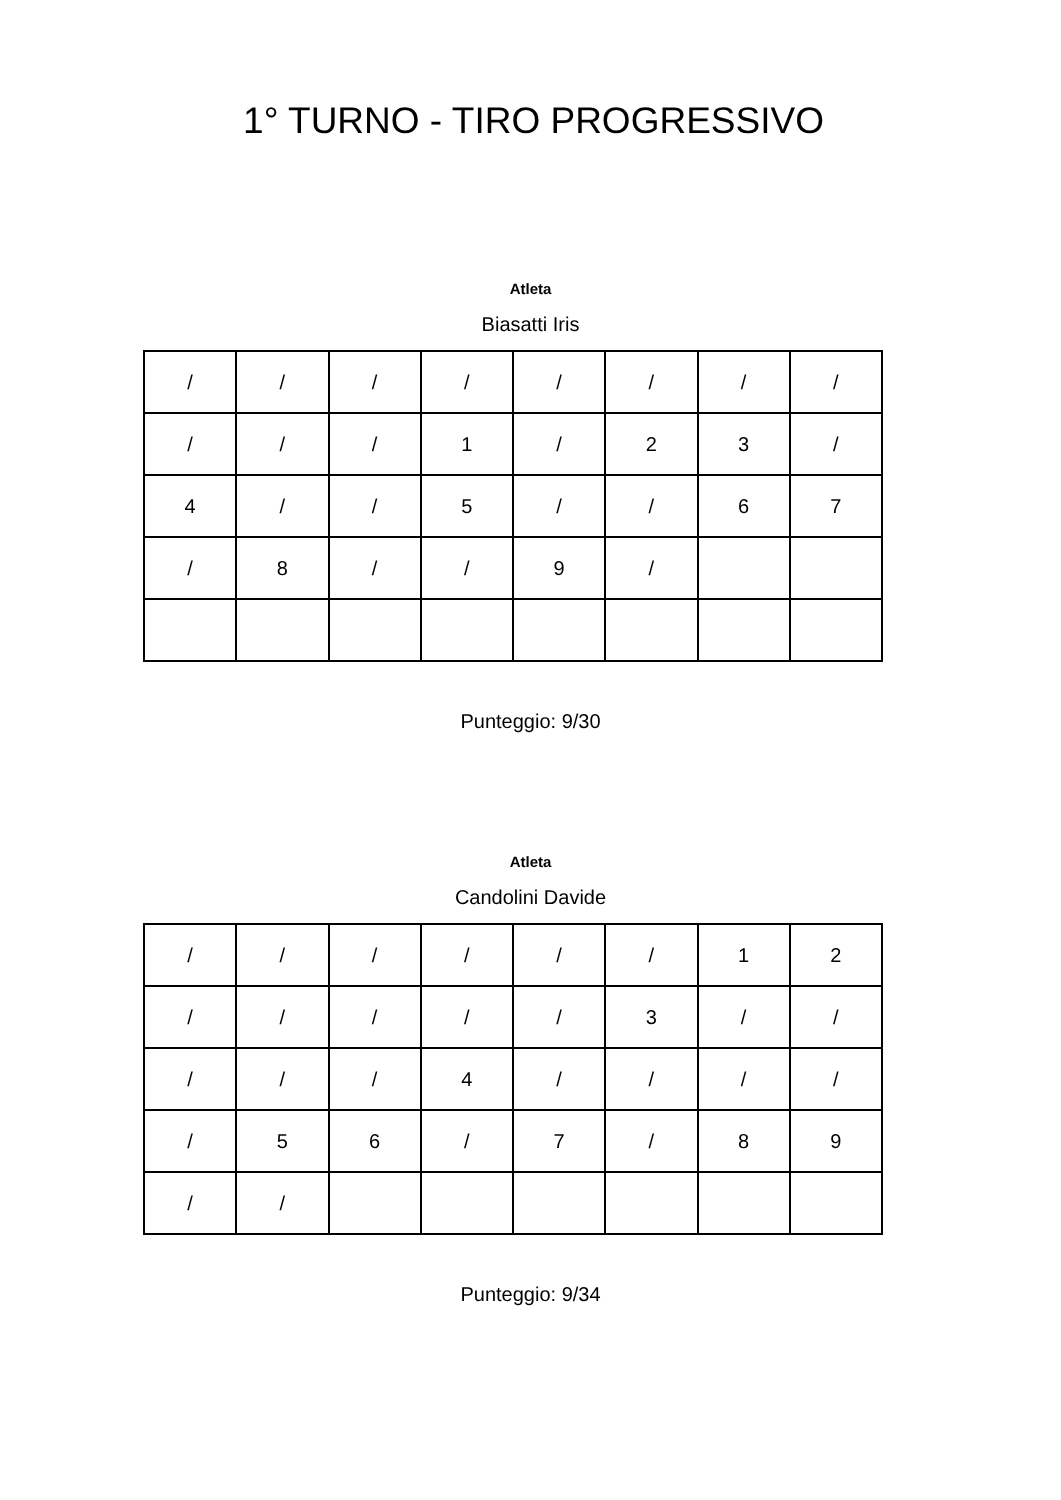1° TURNO - TIRO PROGRESSIVO
Atleta
Biasatti Iris
| / | / | / | / | / | / | / | / |
| / | / | / | 1 | / | 2 | 3 | / |
| 4 | / | / | 5 | / | / | 6 | 7 |
| / | 8 | / | / | 9 | / | | |
Punteggio: 9/30
Atleta
Candolini Davide
| / | / | / | / | / | / | 1 | 2 |
| / | / | / | / | / | 3 | / | / |
| / | / | / | 4 | / | / | / | / |
| / | 5 | 6 | / | 7 | / | 8 | 9 |
| / | / | | | | | | |
Punteggio: 9/34